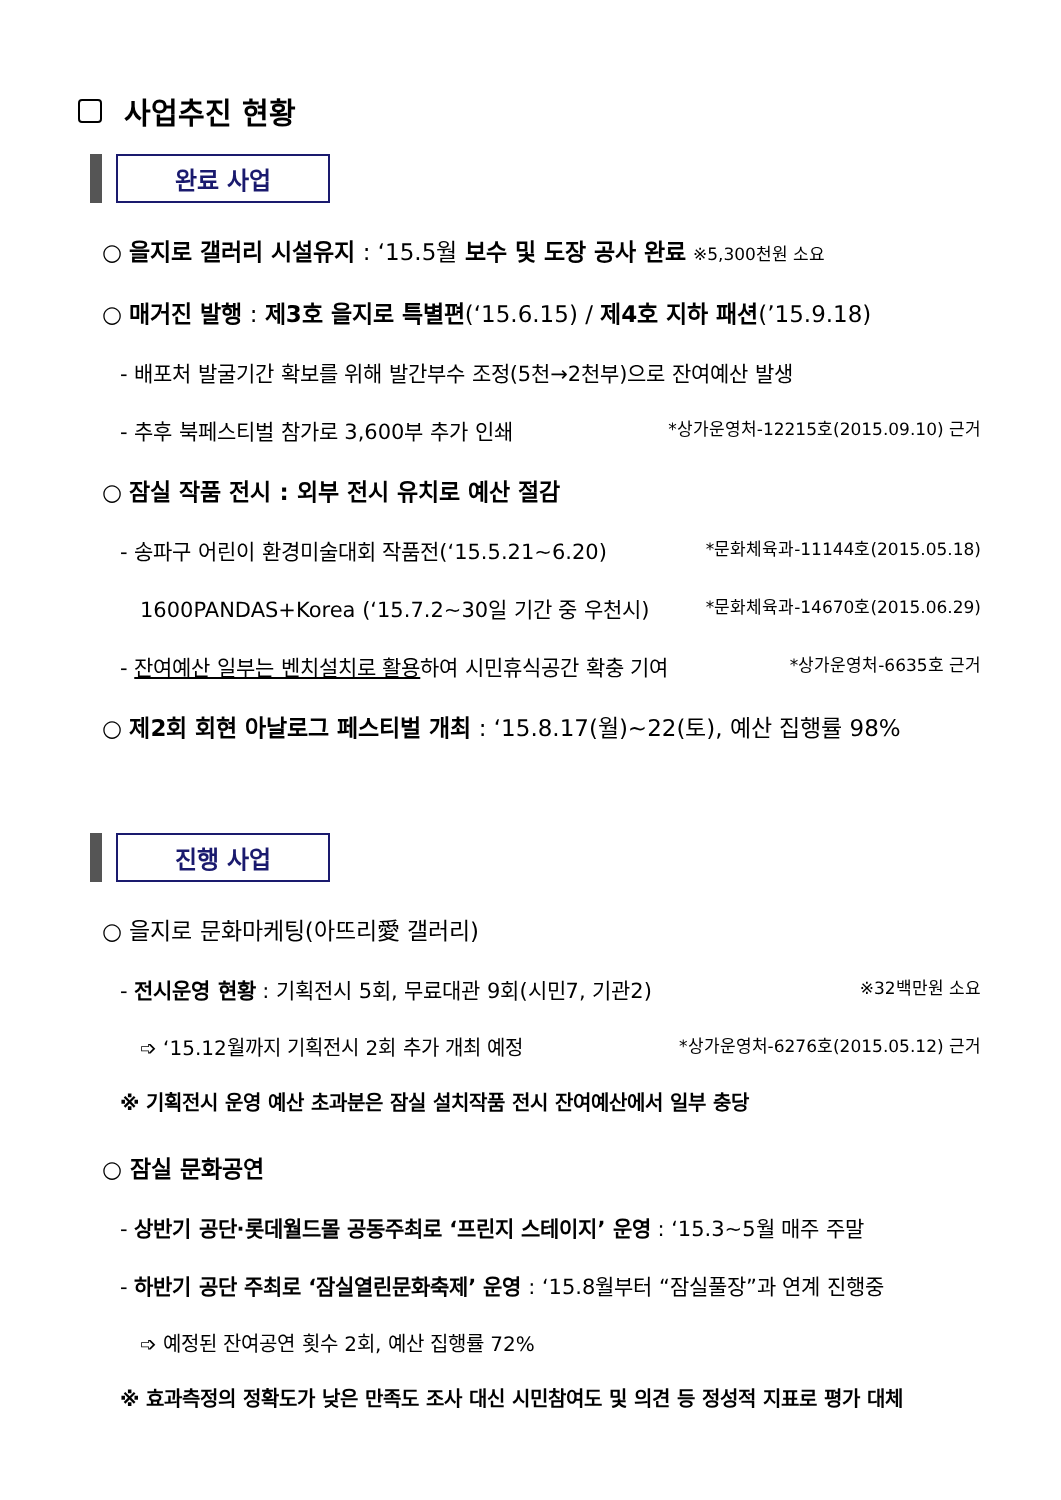사업추진 현황
완료 사업
○ 을지로 갤러리 시설유지 : ‘15.5월 보수 및 도장 공사 완료 ※5,300천원 소요
○ 매거진 발행 : 제3호 을지로 특별편(‘15.6.15) / 제4호 지하 패션(’15.9.18)
- 배포처 발굴기간 확보를 위해 발간부수 조정(5천→2천부)으로 잔여예산 발생
- 추후 북페스티벌 참가로 3,600부 추가 인쇄 *상가운영처-12215호(2015.09.10) 근거
○ 잠실 작품 전시 : 외부 전시 유치로 예산 절감
- 송파구 어린이 환경미술대회 작품전(‘15.5.21~6.20) *문화체육과-11144호(2015.05.18)
1600PANDAS+Korea (‘15.7.2~30일 기간 중 우천시) *문화체육과-14670호(2015.06.29)
- 잔여예산 일부는 벤치설치로 활용하여 시민휴식공간 확충 기여 *상가운영처-6635호 근거
○ 제2회 회현 아날로그 페스티벌 개최 : ‘15.8.17(월)~22(토), 예산 집행률 98%
진행 사업
○ 을지로 문화마케팅(아뜨리愛 갤러리)
- 전시운영 현황 : 기획전시 5회, 무료대관 9회(시민7, 기관2) ※32백만원 소요
➩ ‘15.12월까지 기획전시 2회 추가 개최 예정 *상가운영처-6276호(2015.05.12) 근거
※ 기획전시 운영 예산 초과분은 잠실 설치작품 전시 잔여예산에서 일부 충당
○ 잠실 문화공연
- 상반기 공단·롯데월드몰 공동주최로 ‘프린지 스테이지’ 운영 : ‘15.3~5월 매주 주말
- 하반기 공단 주최로 ‘잠실열린문화축제’ 운영 : ‘15.8월부터 “잠실풀장”과 연계 진행중
➩ 예정된 잔여공연 횟수 2회, 예산 집행률 72%
※ 효과측정의 정확도가 낮은 만족도 조사 대신 시민참여도 및 의견 등 정성적 지표로 평가 대체